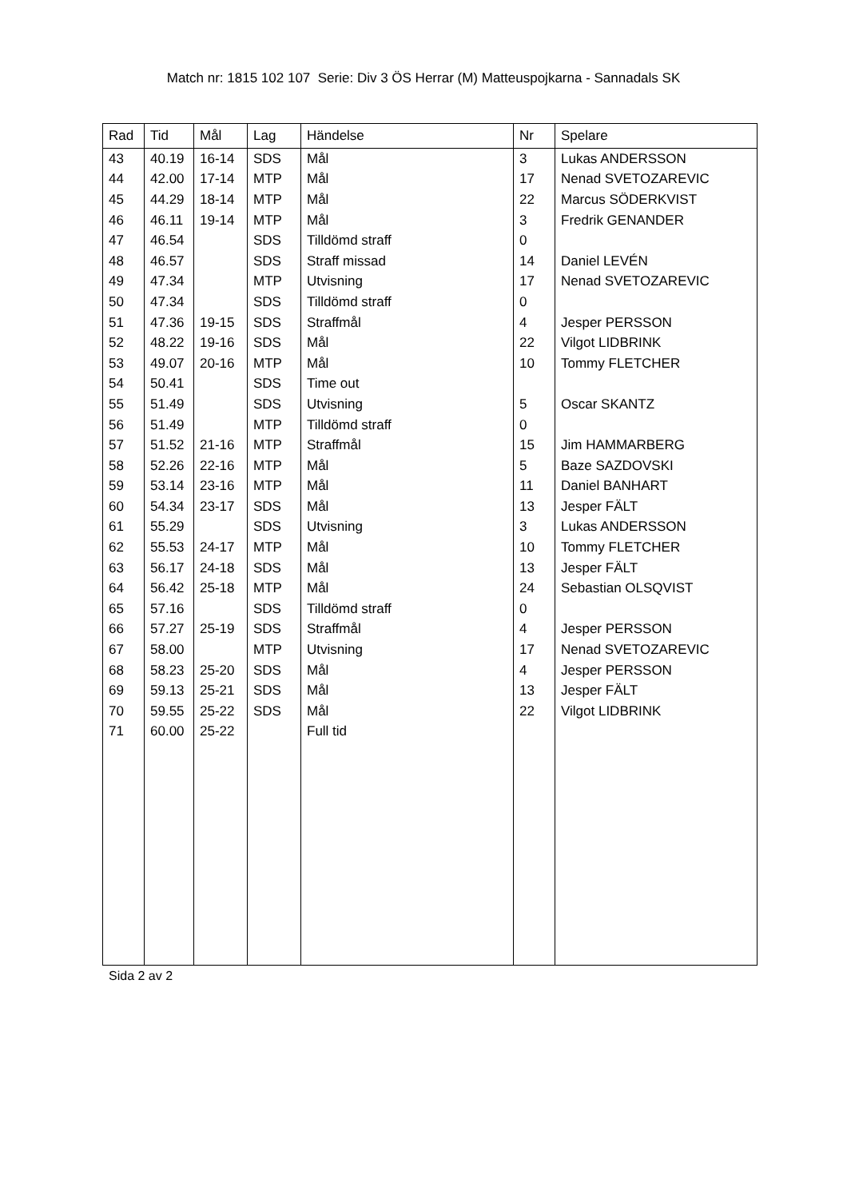Match nr: 1815 102 107 Serie: Div 3 ÖS Herrar (M) Matteuspojkarna - Sannadals SK
| Rad | Tid | Mål | Lag | Händelse | Nr | Spelare |
| --- | --- | --- | --- | --- | --- | --- |
| 43 | 40.19 | 16-14 | SDS | Mål | 3 | Lukas ANDERSSON |
| 44 | 42.00 | 17-14 | MTP | Mål | 17 | Nenad SVETOZAREVIC |
| 45 | 44.29 | 18-14 | MTP | Mål | 22 | Marcus SÖDERKVIST |
| 46 | 46.11 | 19-14 | MTP | Mål | 3 | Fredrik GENANDER |
| 47 | 46.54 | | SDS | Tilldömd straff | 0 | |
| 48 | 46.57 | | SDS | Straff missad | 14 | Daniel LEVÉN |
| 49 | 47.34 | | MTP | Utvisning | 17 | Nenad SVETOZAREVIC |
| 50 | 47.34 | | SDS | Tilldömd straff | 0 | |
| 51 | 47.36 | 19-15 | SDS | Straffmål | 4 | Jesper PERSSON |
| 52 | 48.22 | 19-16 | SDS | Mål | 22 | Vilgot LIDBRINK |
| 53 | 49.07 | 20-16 | MTP | Mål | 10 | Tommy FLETCHER |
| 54 | 50.41 | | SDS | Time out | | |
| 55 | 51.49 | | SDS | Utvisning | 5 | Oscar SKANTZ |
| 56 | 51.49 | | MTP | Tilldömd straff | 0 | |
| 57 | 51.52 | 21-16 | MTP | Straffmål | 15 | Jim HAMMARBERG |
| 58 | 52.26 | 22-16 | MTP | Mål | 5 | Baze SAZDOVSKI |
| 59 | 53.14 | 23-16 | MTP | Mål | 11 | Daniel BANHART |
| 60 | 54.34 | 23-17 | SDS | Mål | 13 | Jesper FÄLT |
| 61 | 55.29 | | SDS | Utvisning | 3 | Lukas ANDERSSON |
| 62 | 55.53 | 24-17 | MTP | Mål | 10 | Tommy FLETCHER |
| 63 | 56.17 | 24-18 | SDS | Mål | 13 | Jesper FÄLT |
| 64 | 56.42 | 25-18 | MTP | Mål | 24 | Sebastian OLSQVIST |
| 65 | 57.16 | | SDS | Tilldömd straff | 0 | |
| 66 | 57.27 | 25-19 | SDS | Straffmål | 4 | Jesper PERSSON |
| 67 | 58.00 | | MTP | Utvisning | 17 | Nenad SVETOZAREVIC |
| 68 | 58.23 | 25-20 | SDS | Mål | 4 | Jesper PERSSON |
| 69 | 59.13 | 25-21 | SDS | Mål | 13 | Jesper FÄLT |
| 70 | 59.55 | 25-22 | SDS | Mål | 22 | Vilgot LIDBRINK |
| 71 | 60.00 | 25-22 | | Full tid | | |
Sida 2 av 2